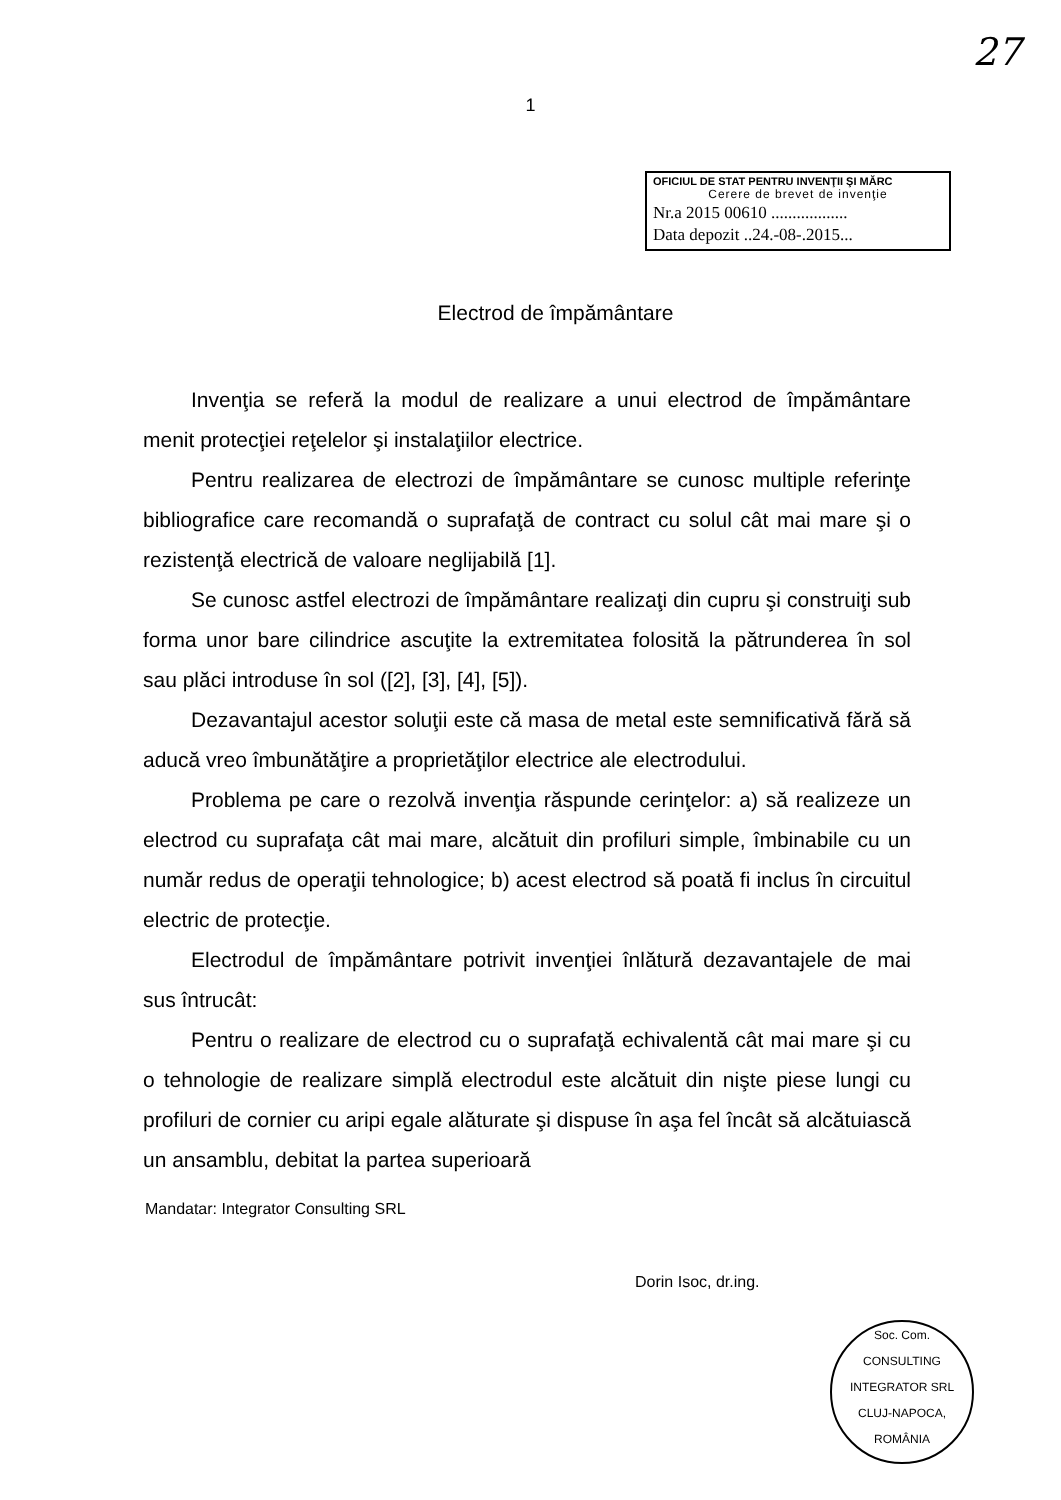27
1
OFICIUL DE STAT PENTRU INVENŢII ŞI MĂRC
Cerere de brevet de invenţie
Nr.a 2015 00610 ..................
Data depozit ..24.-08-.2015...
Electrod de împământare
Invenţia se referă la modul de realizare a unui electrod de împământare menit protecţiei reţelelor şi instalaţiilor electrice.
Pentru realizarea de electrozi de împământare se cunosc multiple referinţe bibliografice care recomandă o suprafaţă de contract cu solul cât mai mare şi o rezistenţă electrică de valoare neglijabilă [1].
Se cunosc astfel electrozi de împământare realizaţi din cupru şi construiţi sub forma unor bare cilindrice ascuţite la extremitatea folosită la pătrunderea în sol sau plăci introduse în sol ([2], [3], [4], [5]).
Dezavantajul acestor soluţii este că masa de metal este semnificativă fără să aducă vreo îmbunătăţire a proprietăţilor electrice ale electrodului.
Problema pe care o rezolvă invenţia răspunde cerinţelor: a) să realizeze un electrod cu suprafaţa cât mai mare, alcătuit din profiluri simple, îmbinabile cu un număr redus de operaţii tehnologice; b) acest electrod să poată fi inclus în circuitul electric de protecţie.
Electrodul de împământare potrivit invenţiei înlătură dezavantajele de mai sus întrucât:
Pentru o realizare de electrod cu o suprafaţă echivalentă cât mai mare şi cu o tehnologie de realizare simplă electrodul este alcătuit din nişte piese lungi cu profiluri de cornier cu aripi egale alăturate şi dispuse în aşa fel încât să alcătuiască un ansamblu, debitat la partea superioară
Mandatar: Integrator Consulting SRL
Dorin Isoc, dr.ing.
Soc. Com.
CONSULTING
INTEGRATOR SRL
CLUJ-NAPOCA, ROMÂNIA